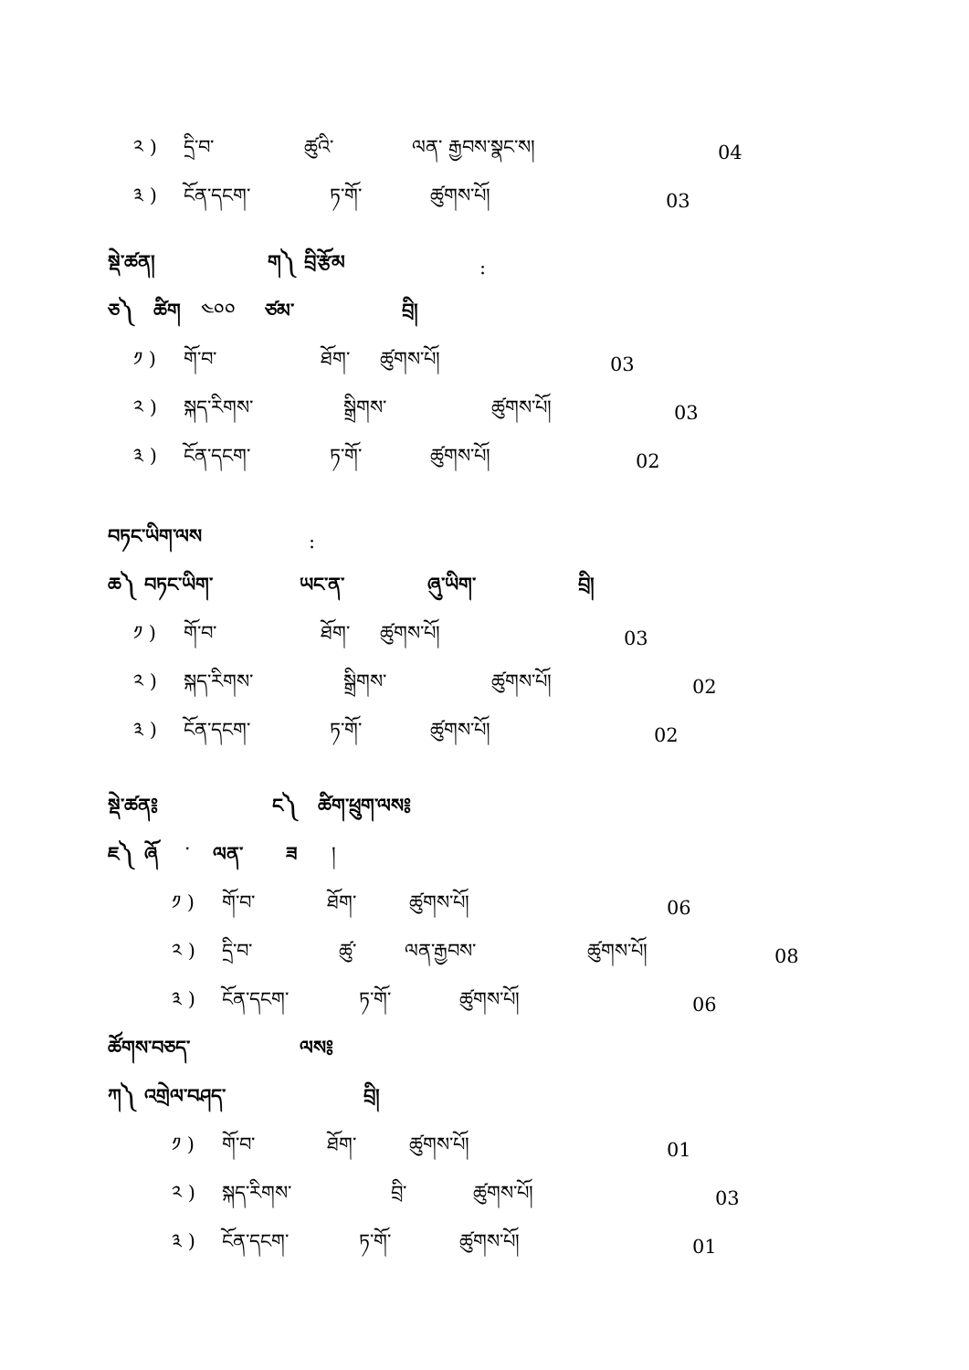༢ ) དྲི་བ་ ཚུའི་ ལན་ རྒྱབས་སྣང་ས། 04
༣ ) ངོན་དངག་ ཏ་གོ་ ཚུགས་པོ། 03
སྡེ་ཚན། ག༽ བྲི་རྩོམ:
ཅ༽ ཚིག ༤༠༠ ཙམ་ བྲི།
༡ ) གོ་བ་ ཐོག་ ཚུགས་པོ། 03
༢ ) སྐད་རིགས་ སྒྲིགས་ ཚུགས་པོ། 03
༣ ) ངོན་དངག་ ཏ་གོ་ ཚུགས་པོ། 02
བཏང་ཡིག་ལས:
ཆ༽ བཏང་ཡིག་ ཡང་ན་ ཞུ་ཡིག་ བྲི།
༡ ) གོ་བ་ ཐོག་ ཚུགས་པོ། 03
༢ ) སྐད་རིགས་ སྒྲིགས་ ཚུགས་པོ། 02
༣ ) ངོན་དངག་ ཏ་གོ་ ཚུགས་པོ། 02
སྡེ་ཚན༔ ང༽ ཚིག་ཕྲུག་ལས༔
ཇ༽ ཞོ ་ ལན་ ཟ །
༡ ) གོ་བ་ ཐོག་ ཚུགས་པོ། 06
༢ ) དྲི་བ་ ཚུ་ ལན་རྒྱབས་ ཚུགས་པོ། 08
༣ ) ངོན་དངག་ ཏ་གོ་ ཚུགས་པོ། 06
ཚོགས་བཅད་ ལས༔
ཀ༽ འགྲེལ་བཤད་ བྲི།
༡ ) གོ་བ་ ཐོག་ ཚུགས་པོ། 01
༢ ) སྐད་རིགས་ བྲི་ ཚུགས་པོ། 03
༣ ) ངོན་དངག་ ཏ་གོ་ ཚུགས་པོ། 01